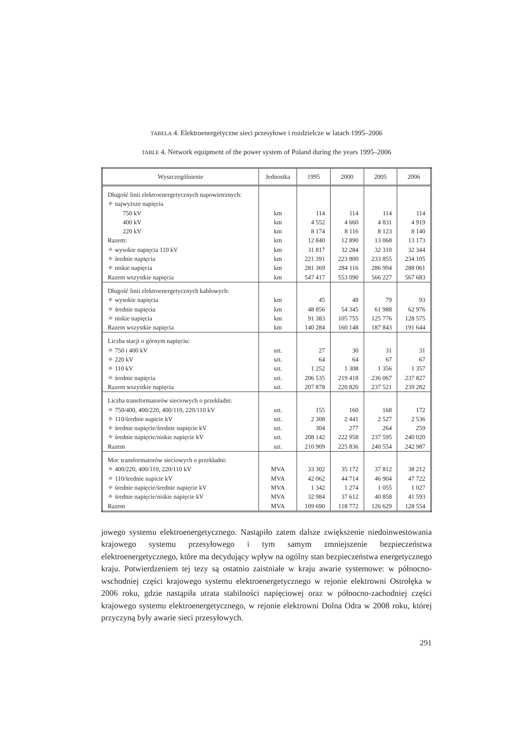TABELA 4. Elektroenergetyczne sieci przesyłowe i rozdzielcze w latach 1995–2006
TABLE 4. Network equipment of the power system of Poland during the years 1995–2006
| Wyszczególnienie | Jednostka | 1995 | 2000 | 2005 | 2006 |
| --- | --- | --- | --- | --- | --- |
| Długość linii elektroenergetycznych napowietrznych: ✧ najwyższe napięcia 750 kV 400 kV 220 kV Razem: ✧ wysokie napięcia 110 kV ✧ średnie napięcia ✧ niskie napięcia Razem wszystkie napięcia | km km km km km km km km | 114 4 552 8 174 12 840 31 817 221 391 281 369 547 417 | 114 4 660 8 116 12 890 32 284 223 800 284 116 553 090 | 114 4 831 8 123 13 068 32 310 233 855 286 994 566 227 | 114 4 919 8 140 13 173 32 344 234 105 288 061 567 683 |
| Długość linii elektroenergetycznych kablowych: ✧ wysokie napięcia ✧ średnie napięcia ✧ niskie napięcia Razem wszystkie napięcia | km km km km | 45 48 856 91 383 140 284 | 48 54 345 105 755 160 148 | 79 61 988 125 776 187 843 | 93 62 976 128 575 191 644 |
| Liczba stacji o górnym napięciu: ✧ 750 i 400 kV ✧ 220 kV ✧ 110 kV ✧ średnie napięcia Razem wszystkie napięcia | szt. szt. szt. szt. szt. | 27 64 1 252 206 535 207 878 | 30 64 1 308 219 418 220 820 | 31 67 1 356 236 067 237 521 | 31 67 1 357 237 827 239 282 |
| Liczba transformatorów sieciowych o przekładni: ✧ 750/400, 400/220, 400/110, 220/110 kV ✧ 110/średnie napicie kV ✧ średnie napięcie/średnie napięcie kV ✧ średnie napięcie/niskie napięcie kV Razem | szt. szt. szt. szt. szt. | 155 2 308 304 208 142 210 909 | 160 2 441 277 222 958 225 836 | 168 2 527 264 237 595 240 554 | 172 2 536 259 240 020 242 987 |
| Moc transformatorów sieciowych o przekładni: ✧ 400/220, 400/110, 220/110 kV ✧ 110/średnie napicie kV ✧ średnie napięcie/średnie napięcie kV ✧ średnie napięcie/niskie napięcie kV Razem | MVA MVA MVA MVA MVA | 33 302 42 062 1 342 32 984 109 690 | 35 172 44 714 1 274 37 612 118 772 | 37 812 46 904 1 055 40 858 126 629 | 38 212 47 722 1 027 41 593 128 554 |
jowego systemu elektroenergetycznego. Nastąpiło zatem dalsze zwiększenie niedoinwestowania krajowego systemu przesyłowego i tym samym zmniejszenie bezpieczeństwa elektroenergetycznego, które ma decydujący wpływ na ogólny stan bezpieczeństwa energetycznego kraju. Potwierdzeniem tej tezy są ostatnio zaistniałe w kraju awarie systemowe: w północno-wschodniej części krajowego systemu elektroenergetycznego w rejonie elektrowni Ostrołęka w 2006 roku, gdzie nastąpiła utrata stabilności napięciowej oraz w północno-zachodniej części krajowego systemu elektroenergetycznego, w rejonie elektrowni Dolna Odra w 2008 roku, której przyczyną były awarie sieci przesyłowych.
291